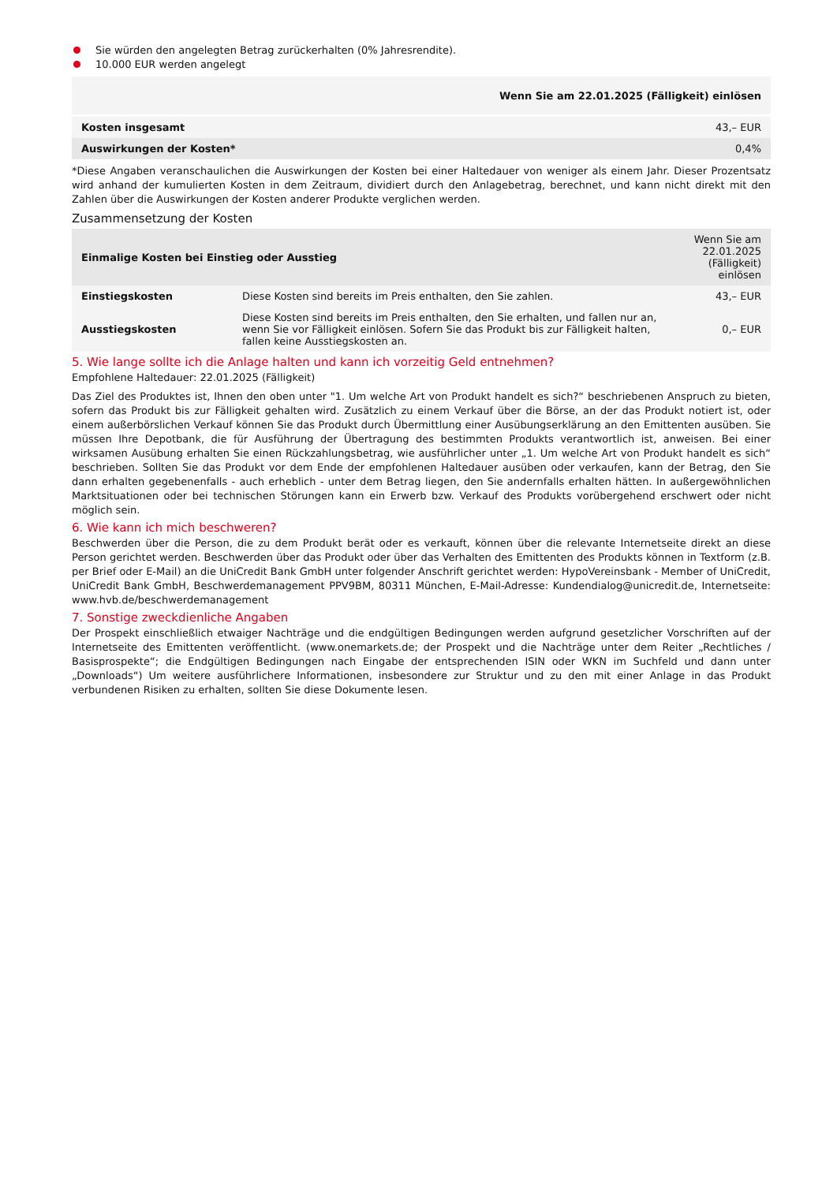Sie würden den angelegten Betrag zurückerhalten (0% Jahresrendite).
10.000 EUR werden angelegt
| Wenn Sie am 22.01.2025 (Fälligkeit) einlösen | |
| --- | --- |
| Kosten insgesamt | 43,– EUR |
| Auswirkungen der Kosten* | 0,4% |
*Diese Angaben veranschaulichen die Auswirkungen der Kosten bei einer Haltedauer von weniger als einem Jahr. Dieser Prozentsatz wird anhand der kumulierten Kosten in dem Zeitraum, dividiert durch den Anlagebetrag, berechnet, und kann nicht direkt mit den Zahlen über die Auswirkungen der Kosten anderer Produkte verglichen werden.
Zusammensetzung der Kosten
| Einmalige Kosten bei Einstieg oder Ausstieg | | Wenn Sie am 22.01.2025 (Fälligkeit) einlösen |
| --- | --- | --- |
| Einstiegskosten | Diese Kosten sind bereits im Preis enthalten, den Sie zahlen. | 43,– EUR |
| Ausstiegskosten | Diese Kosten sind bereits im Preis enthalten, den Sie erhalten, und fallen nur an, wenn Sie vor Fälligkeit einlösen. Sofern Sie das Produkt bis zur Fälligkeit halten, fallen keine Ausstiegskosten an. | 0,– EUR |
5. Wie lange sollte ich die Anlage halten und kann ich vorzeitig Geld entnehmen?
Empfohlene Haltedauer: 22.01.2025 (Fälligkeit)
Das Ziel des Produktes ist, Ihnen den oben unter "1. Um welche Art von Produkt handelt es sich?“ beschriebenen Anspruch zu bieten, sofern das Produkt bis zur Fälligkeit gehalten wird. Zusätzlich zu einem Verkauf über die Börse, an der das Produkt notiert ist, oder einem außerbörslichen Verkauf können Sie das Produkt durch Übermittlung einer Ausübungserklärung an den Emittenten ausüben. Sie müssen Ihre Depotbank, die für Ausführung der Übertragung des bestimmten Produkts verantwortlich ist, anweisen. Bei einer wirksamen Ausübung erhalten Sie einen Rückzahlungsbetrag, wie ausführlicher unter „1. Um welche Art von Produkt handelt es sich“ beschrieben. Sollten Sie das Produkt vor dem Ende der empfohlenen Haltedauer ausüben oder verkaufen, kann der Betrag, den Sie dann erhalten gegebenenfalls - auch erheblich - unter dem Betrag liegen, den Sie andernfalls erhalten hätten. In außergewöhnlichen Marktsituationen oder bei technischen Störungen kann ein Erwerb bzw. Verkauf des Produkts vorübergehend erschwert oder nicht möglich sein.
6. Wie kann ich mich beschweren?
Beschwerden über die Person, die zu dem Produkt berät oder es verkauft, können über die relevante Internetseite direkt an diese Person gerichtet werden. Beschwerden über das Produkt oder über das Verhalten des Emittenten des Produkts können in Textform (z.B. per Brief oder E-Mail) an die UniCredit Bank GmbH unter folgender Anschrift gerichtet werden: HypoVereinsbank - Member of UniCredit, UniCredit Bank GmbH, Beschwerdemanagement PPV9BM, 80311 München, E-Mail-Adresse: Kundendialog@unicredit.de, Internetseite: www.hvb.de/beschwerdemanagement
7. Sonstige zweckdienliche Angaben
Der Prospekt einschließlich etwaiger Nachträge und die endgültigen Bedingungen werden aufgrund gesetzlicher Vorschriften auf der Internetseite des Emittenten veröffentlicht. (www.onemarkets.de; der Prospekt und die Nachträge unter dem Reiter „Rechtliches / Basisprospekte“; die Endgültigen Bedingungen nach Eingabe der entsprechenden ISIN oder WKN im Suchfeld und dann unter „Downloads“) Um weitere ausführlichere Informationen, insbesondere zur Struktur und zu den mit einer Anlage in das Produkt verbundenen Risiken zu erhalten, sollten Sie diese Dokumente lesen.